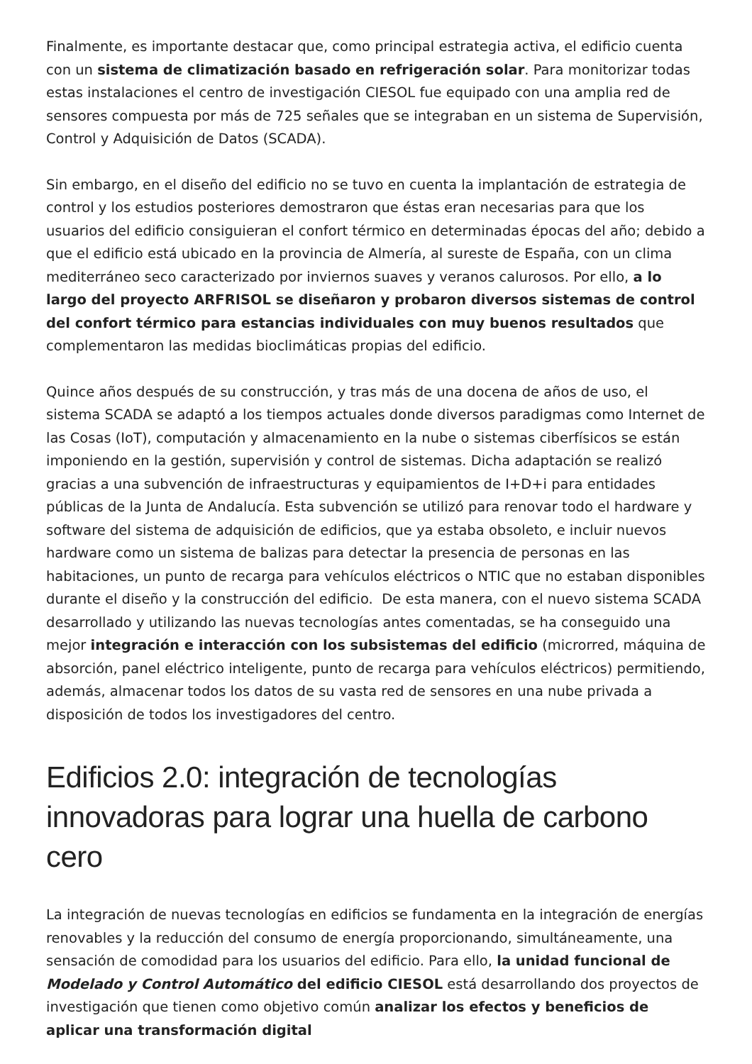Finalmente, es importante destacar que, como principal estrategia activa, el edificio cuenta con un sistema de climatización basado en refrigeración solar. Para monitorizar todas estas instalaciones el centro de investigación CIESOL fue equipado con una amplia red de sensores compuesta por más de 725 señales que se integraban en un sistema de Supervisión, Control y Adquisición de Datos (SCADA).
Sin embargo, en el diseño del edificio no se tuvo en cuenta la implantación de estrategia de control y los estudios posteriores demostraron que éstas eran necesarias para que los usuarios del edificio consiguieran el confort térmico en determinadas épocas del año; debido a que el edificio está ubicado en la provincia de Almería, al sureste de España, con un clima mediterráneo seco caracterizado por inviernos suaves y veranos calurosos. Por ello, a lo largo del proyecto ARFRISOL se diseñaron y probaron diversos sistemas de control del confort térmico para estancias individuales con muy buenos resultados que complementaron las medidas bioclimáticas propias del edificio.
Quince años después de su construcción, y tras más de una docena de años de uso, el sistema SCADA se adaptó a los tiempos actuales donde diversos paradigmas como Internet de las Cosas (IoT), computación y almacenamiento en la nube o sistemas ciberfísicos se están imponiendo en la gestión, supervisión y control de sistemas. Dicha adaptación se realizó gracias a una subvención de infraestructuras y equipamientos de I+D+i para entidades públicas de la Junta de Andalucía. Esta subvención se utilizó para renovar todo el hardware y software del sistema de adquisición de edificios, que ya estaba obsoleto, e incluir nuevos hardware como un sistema de balizas para detectar la presencia de personas en las habitaciones, un punto de recarga para vehículos eléctricos o NTIC que no estaban disponibles durante el diseño y la construcción del edificio. De esta manera, con el nuevo sistema SCADA desarrollado y utilizando las nuevas tecnologías antes comentadas, se ha conseguido una mejor integración e interacción con los subsistemas del edificio (microrred, máquina de absorción, panel eléctrico inteligente, punto de recarga para vehículos eléctricos) permitiendo, además, almacenar todos los datos de su vasta red de sensores en una nube privada a disposición de todos los investigadores del centro.
Edificios 2.0: integración de tecnologías innovadoras para lograr una huella de carbono cero
La integración de nuevas tecnologías en edificios se fundamenta en la integración de energías renovables y la reducción del consumo de energía proporcionando, simultáneamente, una sensación de comodidad para los usuarios del edificio. Para ello, la unidad funcional de Modelado y Control Automático del edificio CIESOL está desarrollando dos proyectos de investigación que tienen como objetivo común analizar los efectos y beneficios de aplicar una transformación digital